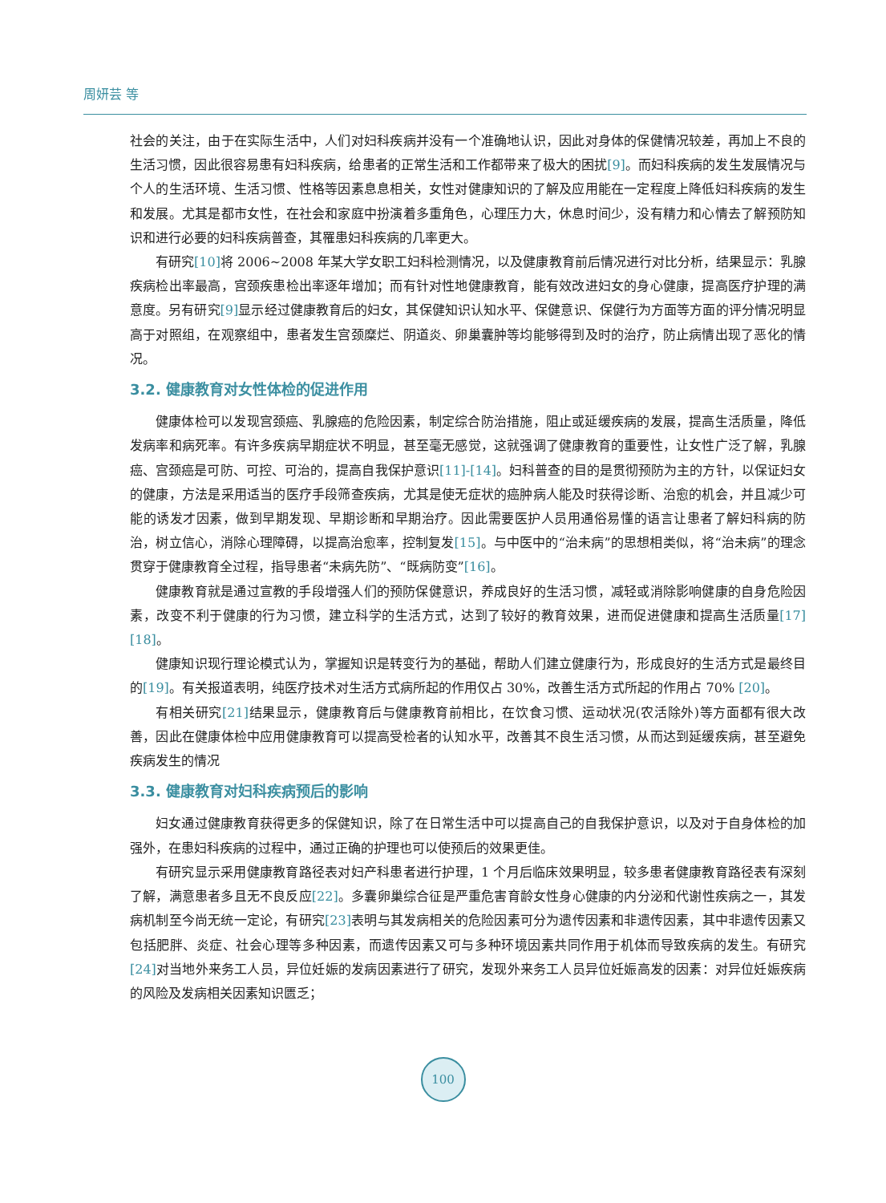周妍芸 等
社会的关注，由于在实际生活中，人们对妇科疾病并没有一个准确地认识，因此对身体的保健情况较差，再加上不良的生活习惯，因此很容易患有妇科疾病，给患者的正常生活和工作都带来了极大的困扰[9]。而妇科疾病的发生发展情况与个人的生活环境、生活习惯、性格等因素息息相关，女性对健康知识的了解及应用能在一定程度上降低妇科疾病的发生和发展。尤其是都市女性，在社会和家庭中扮演着多重角色，心理压力大，休息时间少，没有精力和心情去了解预防知识和进行必要的妇科疾病普查，其罹患妇科疾病的几率更大。
有研究[10] 将 2006~2008 年某大学女职工妇科检测情况，以及健康教育前后情况进行对比分析，结果显示：乳腺疾病检出率最高，宫颈疾患检出率逐年增加；而有针对性地健康教育，能有效改进妇女的身心健康，提高医疗护理的满意度。另有研究[9] 显示经过健康教育后的妇女，其保健知识认知水平、保健意识、保健行为方面等方面的评分情况明显高于对照组，在观察组中，患者发生宫颈糜烂、阴道炎、卵巢囊肿等均能够得到及时的治疗，防止病情出现了恶化的情况。
3.2. 健康教育对女性体检的促进作用
健康体检可以发现宫颈癌、乳腺癌的危险因素，制定综合防治措施，阻止或延缓疾病的发展，提高生活质量，降低发病率和病死率。有许多疾病早期症状不明显，甚至毫无感觉，这就强调了健康教育的重要性，让女性广泛了解，乳腺癌、宫颈癌是可防、可控、可治的，提高自我保护意识[11]-[14]。妇科普查的目的是贯彻预防为主的方针，以保证妇女的健康，方法是采用适当的医疗手段筛查疾病，尤其是使无症状的癌肿病人能及时获得诊断、治愈的机会，并且减少可能的诱发才因素，做到早期发现、早期诊断和早期治疗。因此需要医护人员用通俗易懂的语言让患者了解妇科病的防治，树立信心，消除心理障碍，以提高治愈率，控制复发[15]。与中医中的“治未病”的思想相类似，将“治未病”的理念贯穿于健康教育全过程，指导患者“未病先防”、“既病防变”[16]。
健康教育就是通过宣教的手段增强人们的预防保健意识，养成良好的生活习惯，减轻或消除影响健康的自身危险因素，改变不利于健康的行为习惯，建立科学的生活方式，达到了较好的教育效果，进而促进健康和提高生活质量[17] [18]。
健康知识现行理论模式认为，掌握知识是转变行为的基础，帮助人们建立健康行为，形成良好的生活方式是最终目的[19]。有关报道表明，纯医疗技术对生活方式病所起的作用仅占 30%，改善生活方式所起的作用占 70% [20]。
有相关研究[21] 结果显示，健康教育后与健康教育前相比，在饮食习惯、运动状况(农活除外)等方面都有很大改善，因此在健康体检中应用健康教育可以提高受检者的认知水平，改善其不良生活习惯，从而达到延缓疾病，甚至避免疾病发生的情况
3.3. 健康教育对妇科疾病预后的影响
妇女通过健康教育获得更多的保健知识，除了在日常生活中可以提高自己的自我保护意识，以及对于自身体检的加强外，在患妇科疾病的过程中，通过正确的护理也可以使预后的效果更佳。
有研究显示采用健康教育路径表对妇产科患者进行护理，1 个月后临床效果明显，较多患者健康教育路径表有深刻了解，满意患者多且无不良反应[22]。多囊卵巢综合征是严重危害育龄女性身心健康的内分泌和代谢性疾病之一，其发病机制至今尚无统一定论，有研究[23] 表明与其发病相关的危险因素可分为遗传因素和非遗传因素，其中非遗传因素又包括肥胖、炎症、社会心理等多种因素，而遗传因素又可与多种环境因素共同作用于机体而导致疾病的发生。有研究[24] 对当地外来务工人员，异位妊娠的发病因素进行了研究，发现外来务工人员异位妊娠高发的因素：对异位妊娠疾病的风险及发病相关因素知识匮乏；
100